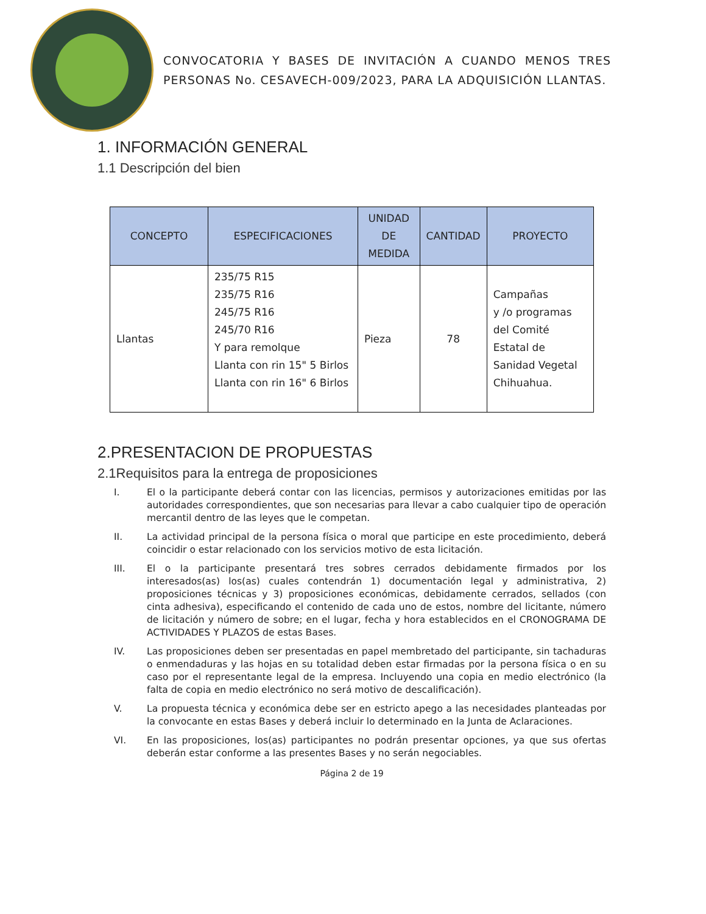CONVOCATORIA Y BASES DE INVITACIÓN A CUANDO MENOS TRES PERSONAS No. CESAVECH-009/2023, PARA LA ADQUISICIÓN LLANTAS.
1. INFORMACIÓN GENERAL
1.1 Descripción del bien
| CONCEPTO | ESPECIFICACIONES | UNIDAD DE MEDIDA | CANTIDAD | PROYECTO |
| --- | --- | --- | --- | --- |
| Llantas | 235/75 R15 235/75 R16 245/75 R16 245/70 R16 Y para remolque Llanta con rin 15" 5 Birlos Llanta con rin 16" 6 Birlos | Pieza | 78 | Campañas y /o programas del Comité Estatal de Sanidad Vegetal Chihuahua. |
2.PRESENTACION DE PROPUESTAS
2.1Requisitos para la entrega de proposiciones
I. El o la participante deberá contar con las licencias, permisos y autorizaciones emitidas por las autoridades correspondientes, que son necesarias para llevar a cabo cualquier tipo de operación mercantil dentro de las leyes que le competan.
II. La actividad principal de la persona física o moral que participe en este procedimiento, deberá coincidir o estar relacionado con los servicios motivo de esta licitación.
III. El o la participante presentará tres sobres cerrados debidamente firmados por los interesados(as) los(as) cuales contendrán 1) documentación legal y administrativa, 2) proposiciones técnicas y 3) proposiciones económicas, debidamente cerrados, sellados (con cinta adhesiva), especificando el contenido de cada uno de estos, nombre del licitante, número de licitación y número de sobre; en el lugar, fecha y hora establecidos en el CRONOGRAMA DE ACTIVIDADES Y PLAZOS de estas Bases.
IV. Las proposiciones deben ser presentadas en papel membretado del participante, sin tachaduras o enmendaduras y las hojas en su totalidad deben estar firmadas por la persona física o en su caso por el representante legal de la empresa. Incluyendo una copia en medio electrónico (la falta de copia en medio electrónico no será motivo de descalificación).
V. La propuesta técnica y económica debe ser en estricto apego a las necesidades planteadas por la convocante en estas Bases y deberá incluir lo determinado en la Junta de Aclaraciones.
VI. En las proposiciones, los(as) participantes no podrán presentar opciones, ya que sus ofertas deberán estar conforme a las presentes Bases y no serán negociables.
Página 2 de 19